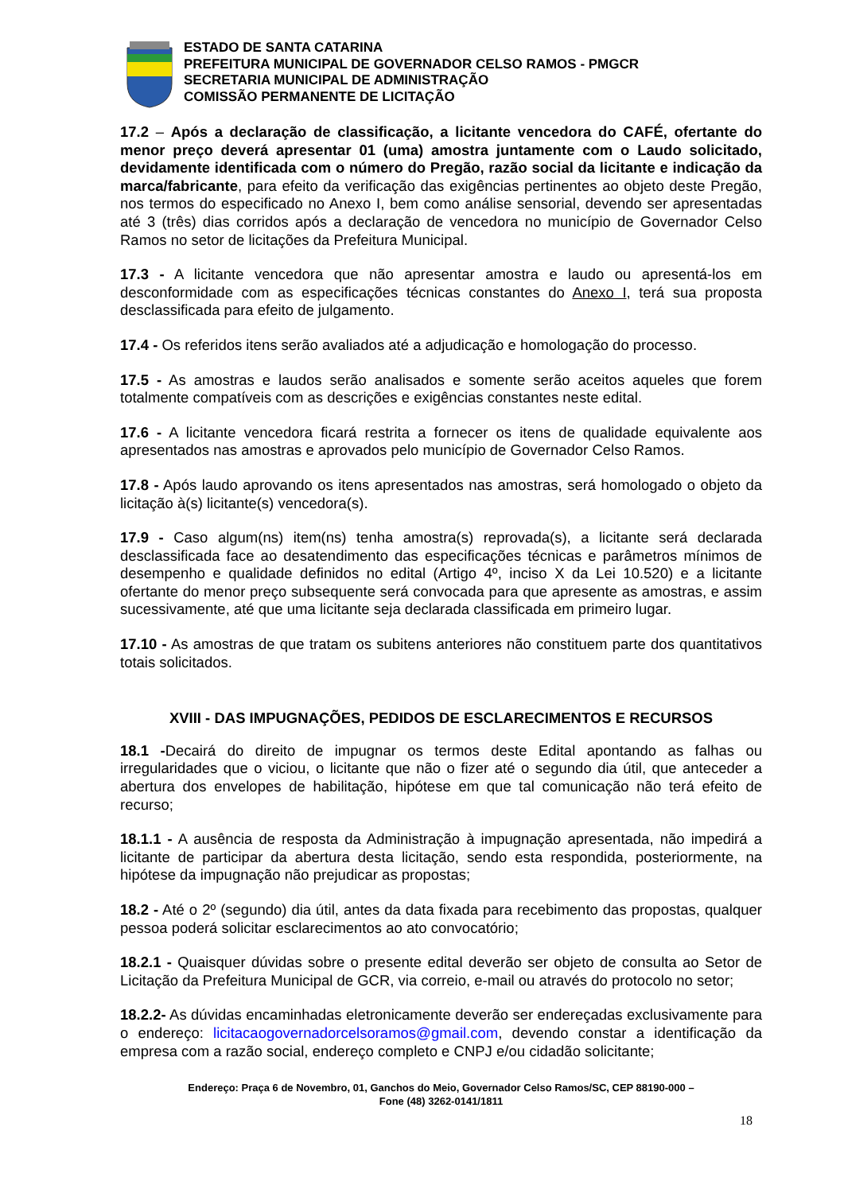ESTADO DE SANTA CATARINA
PREFEITURA MUNICIPAL DE GOVERNADOR CELSO RAMOS - PMGCR
SECRETARIA MUNICIPAL DE ADMINISTRAÇÃO
COMISSÃO PERMANENTE DE LICITAÇÃO
17.2 – Após a declaração de classificação, a licitante vencedora do CAFÉ, ofertante do menor preço deverá apresentar 01 (uma) amostra juntamente com o Laudo solicitado, devidamente identificada com o número do Pregão, razão social da licitante e indicação da marca/fabricante, para efeito da verificação das exigências pertinentes ao objeto deste Pregão, nos termos do especificado no Anexo I, bem como análise sensorial, devendo ser apresentadas até 3 (três) dias corridos após a declaração de vencedora no município de Governador Celso Ramos no setor de licitações da Prefeitura Municipal.
17.3 - A licitante vencedora que não apresentar amostra e laudo ou apresentá-los em desconformidade com as especificações técnicas constantes do Anexo I, terá sua proposta desclassificada para efeito de julgamento.
17.4 - Os referidos itens serão avaliados até a adjudicação e homologação do processo.
17.5 - As amostras e laudos serão analisados e somente serão aceitos aqueles que forem totalmente compatíveis com as descrições e exigências constantes neste edital.
17.6 - A licitante vencedora ficará restrita a fornecer os itens de qualidade equivalente aos apresentados nas amostras e aprovados pelo município de Governador Celso Ramos.
17.8 - Após laudo aprovando os itens apresentados nas amostras, será homologado o objeto da licitação à(s) licitante(s) vencedora(s).
17.9 - Caso algum(ns) item(ns) tenha amostra(s) reprovada(s), a licitante será declarada desclassificada face ao desatendimento das especificações técnicas e parâmetros mínimos de desempenho e qualidade definidos no edital (Artigo 4º, inciso X da Lei 10.520) e a licitante ofertante do menor preço subsequente será convocada para que apresente as amostras, e assim sucessivamente, até que uma licitante seja declarada classificada em primeiro lugar.
17.10 - As amostras de que tratam os subitens anteriores não constituem parte dos quantitativos totais solicitados.
XVIII - DAS IMPUGNAÇÕES, PEDIDOS DE ESCLARECIMENTOS E RECURSOS
18.1 -Decairá do direito de impugnar os termos deste Edital apontando as falhas ou irregularidades que o viciou, o licitante que não o fizer até o segundo dia útil, que anteceder a abertura dos envelopes de habilitação, hipótese em que tal comunicação não terá efeito de recurso;
18.1.1 - A ausência de resposta da Administração à impugnação apresentada, não impedirá a licitante de participar da abertura desta licitação, sendo esta respondida, posteriormente, na hipótese da impugnação não prejudicar as propostas;
18.2 - Até o 2º (segundo) dia útil, antes da data fixada para recebimento das propostas, qualquer pessoa poderá solicitar esclarecimentos ao ato convocatório;
18.2.1 - Quaisquer dúvidas sobre o presente edital deverão ser objeto de consulta ao Setor de Licitação da Prefeitura Municipal de GCR, via correio, e-mail ou através do protocolo no setor;
18.2.2- As dúvidas encaminhadas eletronicamente deverão ser endereçadas exclusivamente para o endereço: licitacaogovernadorcelsoramos@gmail.com, devendo constar a identificação da empresa com a razão social, endereço completo e CNPJ e/ou cidadão solicitante;
Endereço: Praça 6 de Novembro, 01, Ganchos do Meio, Governador Celso Ramos/SC, CEP 88190-000 –
Fone (48) 3262-0141/1811
18